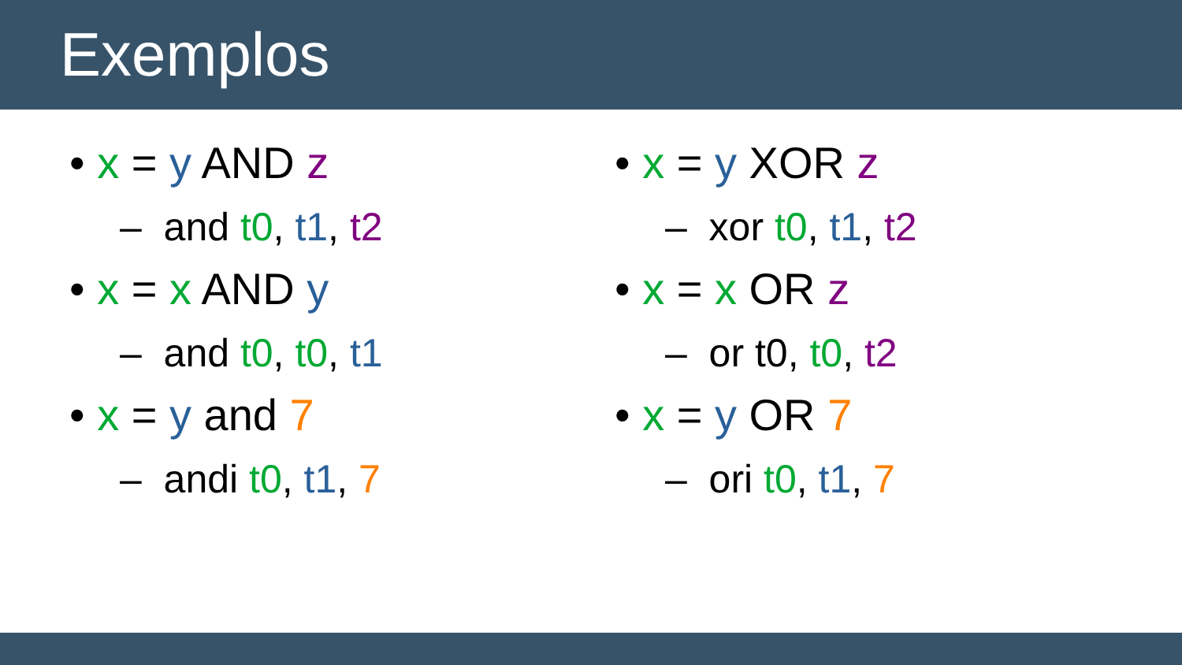Exemplos
• x = y AND z
– and t0, t1, t2
• x = x AND y
– and t0, t0, t1
• x = y and 7
– andi t0, t1, 7
• x = y XOR z
– xor t0, t1, t2
• x = x OR z
– or t0, t0, t2
• x = y OR 7
– ori t0, t1, 7